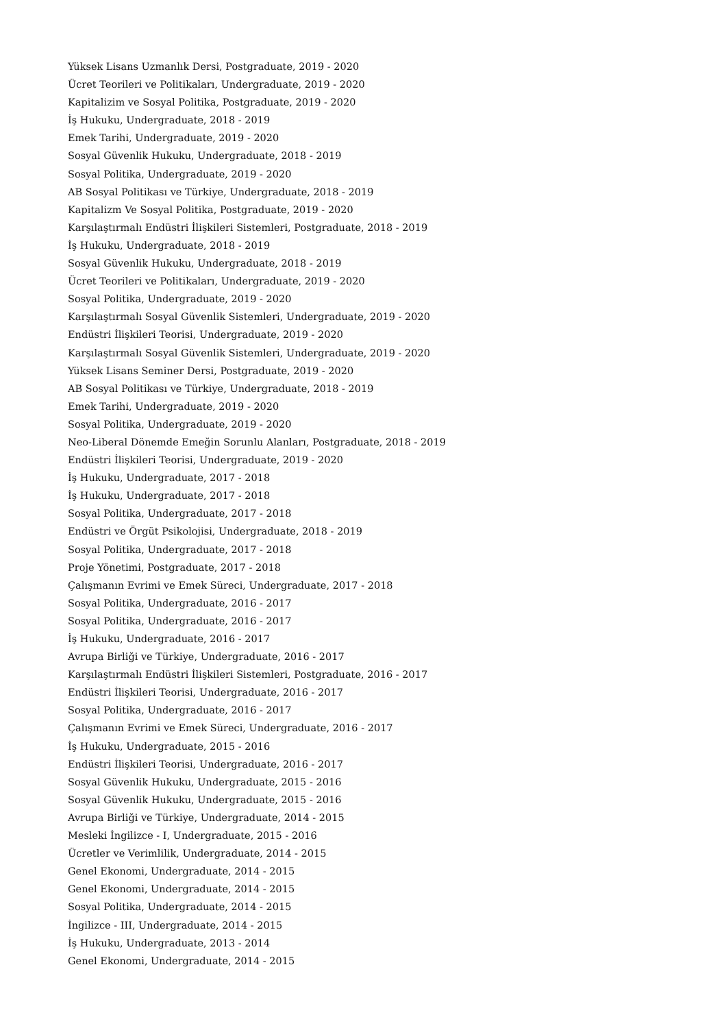Yüksek Lisans Uzmanlık Dersi, Postgraduate, 2019 - 2020
Ücret Teorileri ve Politikaları, Undergraduate, 2019 - 2020
Kapitalizim ve Sosyal Politika, Postgraduate, 2019 - 2020
İş Hukuku, Undergraduate, 2018 - 2019
Emek Tarihi, Undergraduate, 2019 - 2020
Sosyal Güvenlik Hukuku, Undergraduate, 2018 - 2019
Sosyal Politika, Undergraduate, 2019 - 2020
AB Sosyal Politikası ve Türkiye, Undergraduate, 2018 - 2019
Kapitalizm Ve Sosyal Politika, Postgraduate, 2019 - 2020
Karşılaştırmalı Endüstri İlişkileri Sistemleri, Postgraduate, 2018 - 2019
İş Hukuku, Undergraduate, 2018 - 2019
Sosyal Güvenlik Hukuku, Undergraduate, 2018 - 2019
Ücret Teorileri ve Politikaları, Undergraduate, 2019 - 2020
Sosyal Politika, Undergraduate, 2019 - 2020
Karşılaştırmalı Sosyal Güvenlik Sistemleri, Undergraduate, 2019 - 2020
Endüstri İlişkileri Teorisi, Undergraduate, 2019 - 2020
Karşılaştırmalı Sosyal Güvenlik Sistemleri, Undergraduate, 2019 - 2020
Yüksek Lisans Seminer Dersi, Postgraduate, 2019 - 2020
AB Sosyal Politikası ve Türkiye, Undergraduate, 2018 - 2019
Emek Tarihi, Undergraduate, 2019 - 2020
Sosyal Politika, Undergraduate, 2019 - 2020
Neo-Liberal Dönemde Emeğin Sorunlu Alanları, Postgraduate, 2018 - 2019
Endüstri İlişkileri Teorisi, Undergraduate, 2019 - 2020
İş Hukuku, Undergraduate, 2017 - 2018
İş Hukuku, Undergraduate, 2017 - 2018
Sosyal Politika, Undergraduate, 2017 - 2018
Endüstri ve Örgüt Psikolojisi, Undergraduate, 2018 - 2019
Sosyal Politika, Undergraduate, 2017 - 2018
Proje Yönetimi, Postgraduate, 2017 - 2018
Çalışmanın Evrimi ve Emek Süreci, Undergraduate, 2017 - 2018
Sosyal Politika, Undergraduate, 2016 - 2017
Sosyal Politika, Undergraduate, 2016 - 2017
İş Hukuku, Undergraduate, 2016 - 2017
Avrupa Birliği ve Türkiye, Undergraduate, 2016 - 2017
Karşılaştırmalı Endüstri İlişkileri Sistemleri, Postgraduate, 2016 - 2017
Endüstri İlişkileri Teorisi, Undergraduate, 2016 - 2017
Sosyal Politika, Undergraduate, 2016 - 2017
Çalışmanın Evrimi ve Emek Süreci, Undergraduate, 2016 - 2017
İş Hukuku, Undergraduate, 2015 - 2016
Endüstri İlişkileri Teorisi, Undergraduate, 2016 - 2017
Sosyal Güvenlik Hukuku, Undergraduate, 2015 - 2016
Sosyal Güvenlik Hukuku, Undergraduate, 2015 - 2016
Avrupa Birliği ve Türkiye, Undergraduate, 2014 - 2015
Mesleki İngilizce - I, Undergraduate, 2015 - 2016
Ücretler ve Verimlilik, Undergraduate, 2014 - 2015
Genel Ekonomi, Undergraduate, 2014 - 2015
Genel Ekonomi, Undergraduate, 2014 - 2015
Sosyal Politika, Undergraduate, 2014 - 2015
İngilizce - III, Undergraduate, 2014 - 2015
İş Hukuku, Undergraduate, 2013 - 2014
Genel Ekonomi, Undergraduate, 2014 - 2015